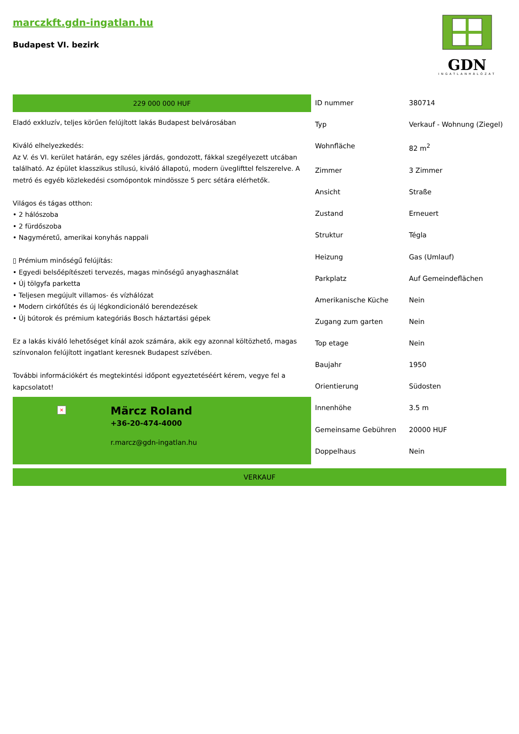marczkft.gdn-ingatlan.hu
Budapest VI. bezirk
GDN
INGATLANHÁLÓZAT
229 000 000 HUF
Eladó exkluzív, teljes körűen felújított lakás Budapest belvárosában
Kiváló elhelyezkedés:
Az V. és VI. kerület határán, egy széles járdás, gondozott, fákkal szegélyezett utcában található. Az épület klasszikus stílusú, kiváló állapotú, modern üveglifttel felszerelve. A metró és egyéb közlekedési csomópontok mindössze 5 perc sétára elérhetők.
Világos és tágas otthon:
• 2 hálószoba
• 2 fürdőszoba
• Nagyméretű, amerikai konyhás nappali
▯ Prémium minőségű felújítás:
• Egyedi belsőépítészeti tervezés, magas minőségű anyaghasználat
• Új tölgyfa parketta
• Teljesen megújult villamos- és vízhálózat
• Modern cirkófűtés és új légkondicionáló berendezések
• Új bútorok és prémium kategóriás Bosch háztartási gépek
Ez a lakás kiváló lehetőséget kínál azok számára, akik egy azonnal költözhető, magas színvonalon felújított ingatlant keresnek Budapest szívében.
További információkért és megtekintési időpont egyeztetéséért kérem, vegye fel a kapcsolatot!
×
Märcz Roland
+36-20-474-4000
r.marcz@gdn-ingatlan.hu
| ID nummer | 380714 |
| Typ | Verkauf - Wohnung (Ziegel) |
| Wohnfläche | 82 m<sup>2</sup> |
| Zimmer | 3 Zimmer |
| Ansicht | Straße |
| Zustand | Erneuert |
| Struktur | Tégla |
| Heizung | Gas (Umlauf) |
| Parkplatz | Auf Gemeindeflächen |
| Amerikanische Küche | Nein |
| Zugang zum garten | Nein |
| Top etage | Nein |
| Baujahr | 1950 |
| Orientierung | Südosten |
| Innenhöhe | 3.5 m |
| Gemeinsame Gebühren | 20000 HUF |
| Doppelhaus | Nein |
VERKAUF